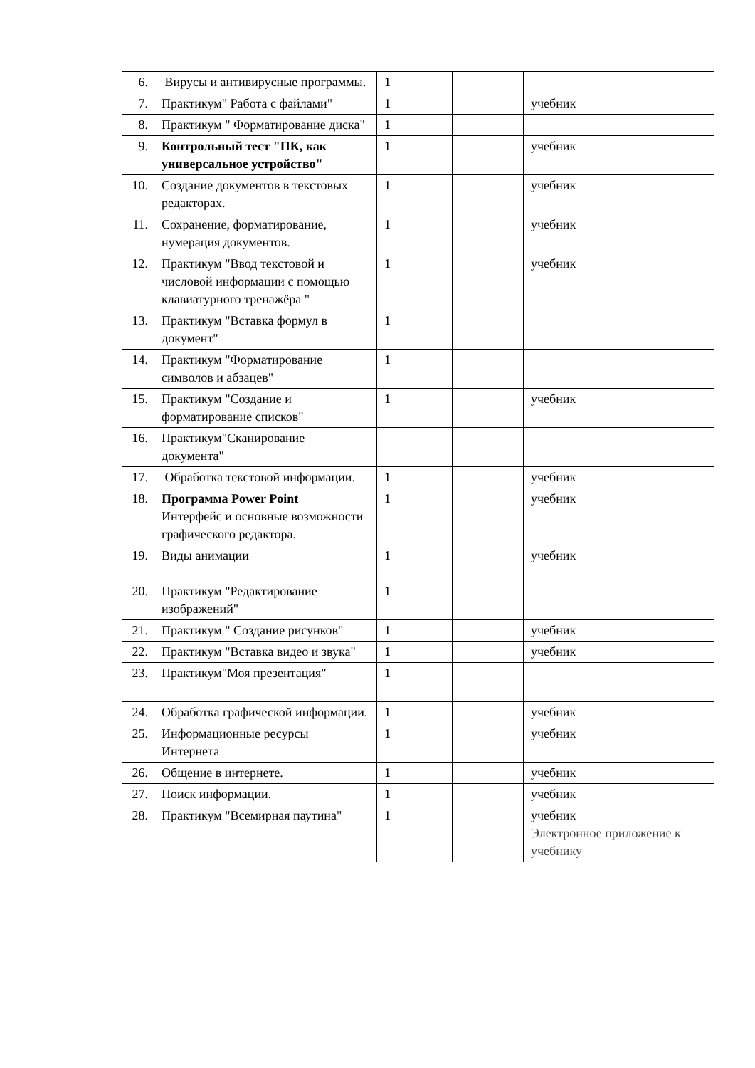| 6. | Вирусы и антивирусные программы. | 1 | | |
| 7. | Практикум" Работа с файлами" | 1 | | учебник |
| 8. | Практикум " Форматирование диска" | 1 | | |
| 9. | Контрольный тест "ПК, как универсальное устройство" | 1 | | учебник |
| 10. | Создание документов в текстовых редакторах. | 1 | | учебник |
| 11. | Сохранение, форматирование, нумерация документов. | 1 | | учебник |
| 12. | Практикум "Ввод текстовой и числовой информации с помощью клавиатурного тренажёра " | 1 | | учебник |
| 13. | Практикум "Вставка формул в документ" | 1 | | |
| 14. | Практикум "Форматирование символов и абзацев" | 1 | | |
| 15. | Практикум "Создание и форматирование списков" | 1 | | учебник |
| 16. | Практикум"Сканирование документа" | | | |
| 17. | Обработка текстовой информации. | 1 | | учебник |
| 18. | Программа Power Point Интерфейс и основные возможности графического редактора. | 1 | | учебник |
| 19. 20. | Виды анимации Практикум "Редактирование изображений" | 1 1 | | учебник |
| 21. | Практикум " Создание рисунков" | 1 | | учебник |
| 22. | Практикум "Вставка видео и звука" | 1 | | учебник |
| 23. | Практикум"Моя презентация" | 1 | | |
| 24. | Обработка графической информации. | 1 | | учебник |
| 25. | Информационные ресурсы Интернета | 1 | | учебник |
| 26. | Общение в интернете. | 1 | | учебник |
| 27. | Поиск информации. | 1 | | учебник |
| 28. | Практикум "Всемирная паутина" | 1 | | учебник Электронное приложение к учебнику |